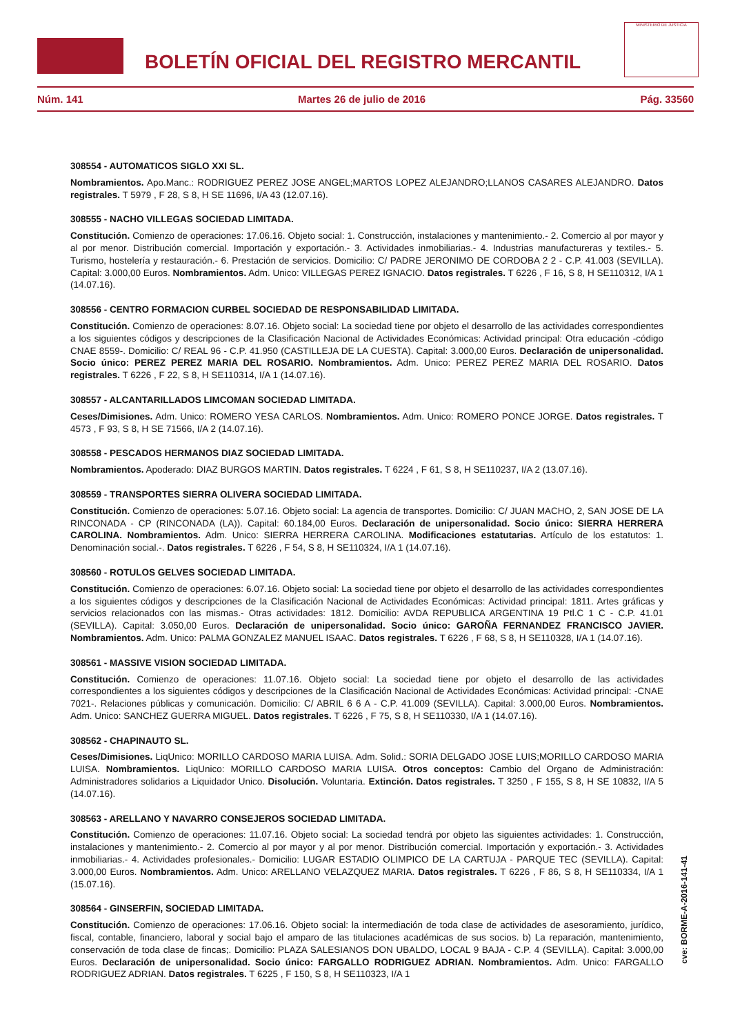BOLETÍN OFICIAL DEL REGISTRO MERCANTIL
MINISTERIO DE JUSTICIA
Núm. 141 Martes 26 de julio de 2016 Pág. 33560
308554 - AUTOMATICOS SIGLO XXI SL.
Nombramientos. Apo.Manc.: RODRIGUEZ PEREZ JOSE ANGEL;MARTOS LOPEZ ALEJANDRO;LLANOS CASARES ALEJANDRO. Datos registrales. T 5979 , F 28, S 8, H SE 11696, I/A 43 (12.07.16).
308555 - NACHO VILLEGAS SOCIEDAD LIMITADA.
Constitución. Comienzo de operaciones: 17.06.16. Objeto social: 1. Construcción, instalaciones y mantenimiento.- 2. Comercio al por mayor y al por menor. Distribución comercial. Importación y exportación.- 3. Actividades inmobiliarias.- 4. Industrias manufactureras y textiles.- 5. Turismo, hostelería y restauración.- 6. Prestación de servicios. Domicilio: C/ PADRE JERONIMO DE CORDOBA 2 2 - C.P. 41.003 (SEVILLA). Capital: 3.000,00 Euros. Nombramientos. Adm. Unico: VILLEGAS PEREZ IGNACIO. Datos registrales. T 6226 , F 16, S 8, H SE110312, I/A 1 (14.07.16).
308556 - CENTRO FORMACION CURBEL SOCIEDAD DE RESPONSABILIDAD LIMITADA.
Constitución. Comienzo de operaciones: 8.07.16. Objeto social: La sociedad tiene por objeto el desarrollo de las actividades correspondientes a los siguientes códigos y descripciones de la Clasificación Nacional de Actividades Económicas: Actividad principal: Otra educación -código CNAE 8559-. Domicilio: C/ REAL 96 - C.P. 41.950 (CASTILLEJA DE LA CUESTA). Capital: 3.000,00 Euros. Declaración de unipersonalidad. Socio único: PEREZ PEREZ MARIA DEL ROSARIO. Nombramientos. Adm. Unico: PEREZ PEREZ MARIA DEL ROSARIO. Datos registrales. T 6226 , F 22, S 8, H SE110314, I/A 1 (14.07.16).
308557 - ALCANTARILLADOS LIMCOMAN SOCIEDAD LIMITADA.
Ceses/Dimisiones. Adm. Unico: ROMERO YESA CARLOS. Nombramientos. Adm. Unico: ROMERO PONCE JORGE. Datos registrales. T 4573 , F 93, S 8, H SE 71566, I/A 2 (14.07.16).
308558 - PESCADOS HERMANOS DIAZ SOCIEDAD LIMITADA.
Nombramientos. Apoderado: DIAZ BURGOS MARTIN. Datos registrales. T 6224 , F 61, S 8, H SE110237, I/A 2 (13.07.16).
308559 - TRANSPORTES SIERRA OLIVERA SOCIEDAD LIMITADA.
Constitución. Comienzo de operaciones: 5.07.16. Objeto social: La agencia de transportes. Domicilio: C/ JUAN MACHO, 2, SAN JOSE DE LA RINCONADA - CP (RINCONADA (LA)). Capital: 60.184,00 Euros. Declaración de unipersonalidad. Socio único: SIERRA HERRERA CAROLINA. Nombramientos. Adm. Unico: SIERRA HERRERA CAROLINA. Modificaciones estatutarias. Artículo de los estatutos: 1. Denominación social.-. Datos registrales. T 6226 , F 54, S 8, H SE110324, I/A 1 (14.07.16).
308560 - ROTULOS GELVES SOCIEDAD LIMITADA.
Constitución. Comienzo de operaciones: 6.07.16. Objeto social: La sociedad tiene por objeto el desarrollo de las actividades correspondientes a los siguientes códigos y descripciones de la Clasificación Nacional de Actividades Económicas: Actividad principal: 1811. Artes gráficas y servicios relacionados con las mismas.- Otras actividades: 1812. Domicilio: AVDA REPUBLICA ARGENTINA 19 Ptl.C 1 C - C.P. 41.01 (SEVILLA). Capital: 3.050,00 Euros. Declaración de unipersonalidad. Socio único: GAROÑA FERNANDEZ FRANCISCO JAVIER. Nombramientos. Adm. Unico: PALMA GONZALEZ MANUEL ISAAC. Datos registrales. T 6226 , F 68, S 8, H SE110328, I/A 1 (14.07.16).
308561 - MASSIVE VISION SOCIEDAD LIMITADA.
Constitución. Comienzo de operaciones: 11.07.16. Objeto social: La sociedad tiene por objeto el desarrollo de las actividades correspondientes a los siguientes códigos y descripciones de la Clasificación Nacional de Actividades Económicas: Actividad principal: -CNAE 7021-. Relaciones públicas y comunicación. Domicilio: C/ ABRIL 6 6 A - C.P. 41.009 (SEVILLA). Capital: 3.000,00 Euros. Nombramientos. Adm. Unico: SANCHEZ GUERRA MIGUEL. Datos registrales. T 6226 , F 75, S 8, H SE110330, I/A 1 (14.07.16).
308562 - CHAPINAUTO SL.
Ceses/Dimisiones. LiqUnico: MORILLO CARDOSO MARIA LUISA. Adm. Solid.: SORIA DELGADO JOSE LUIS;MORILLO CARDOSO MARIA LUISA. Nombramientos. LiqUnico: MORILLO CARDOSO MARIA LUISA. Otros conceptos: Cambio del Organo de Administración: Administradores solidarios a Liquidador Unico. Disolución. Voluntaria. Extinción. Datos registrales. T 3250 , F 155, S 8, H SE 10832, I/A 5 (14.07.16).
308563 - ARELLANO Y NAVARRO CONSEJEROS SOCIEDAD LIMITADA.
Constitución. Comienzo de operaciones: 11.07.16. Objeto social: La sociedad tendrá por objeto las siguientes actividades: 1. Construcción, instalaciones y mantenimiento.- 2. Comercio al por mayor y al por menor. Distribución comercial. Importación y exportación.- 3. Actividades inmobiliarias.- 4. Actividades profesionales.- Domicilio: LUGAR ESTADIO OLIMPICO DE LA CARTUJA - PARQUE TEC (SEVILLA). Capital: 3.000,00 Euros. Nombramientos. Adm. Unico: ARELLANO VELAZQUEZ MARIA. Datos registrales. T 6226 , F 86, S 8, H SE110334, I/A 1 (15.07.16).
308564 - GINSERFIN, SOCIEDAD LIMITADA.
Constitución. Comienzo de operaciones: 17.06.16. Objeto social: la intermediación de toda clase de actividades de asesoramiento, jurídico, fiscal, contable, financiero, laboral y social bajo el amparo de las titulaciones académicas de sus socios. b) La reparación, mantenimiento, conservación de toda clase de fincas;. Domicilio: PLAZA SALESIANOS DON UBALDO, LOCAL 9 BAJA - C.P. 4 (SEVILLA). Capital: 3.000,00 Euros. Declaración de unipersonalidad. Socio único: FARGALLO RODRIGUEZ ADRIAN. Nombramientos. Adm. Unico: FARGALLO RODRIGUEZ ADRIAN. Datos registrales. T 6225 , F 150, S 8, H SE110323, I/A 1
cve: BORME-A-2016-141-41